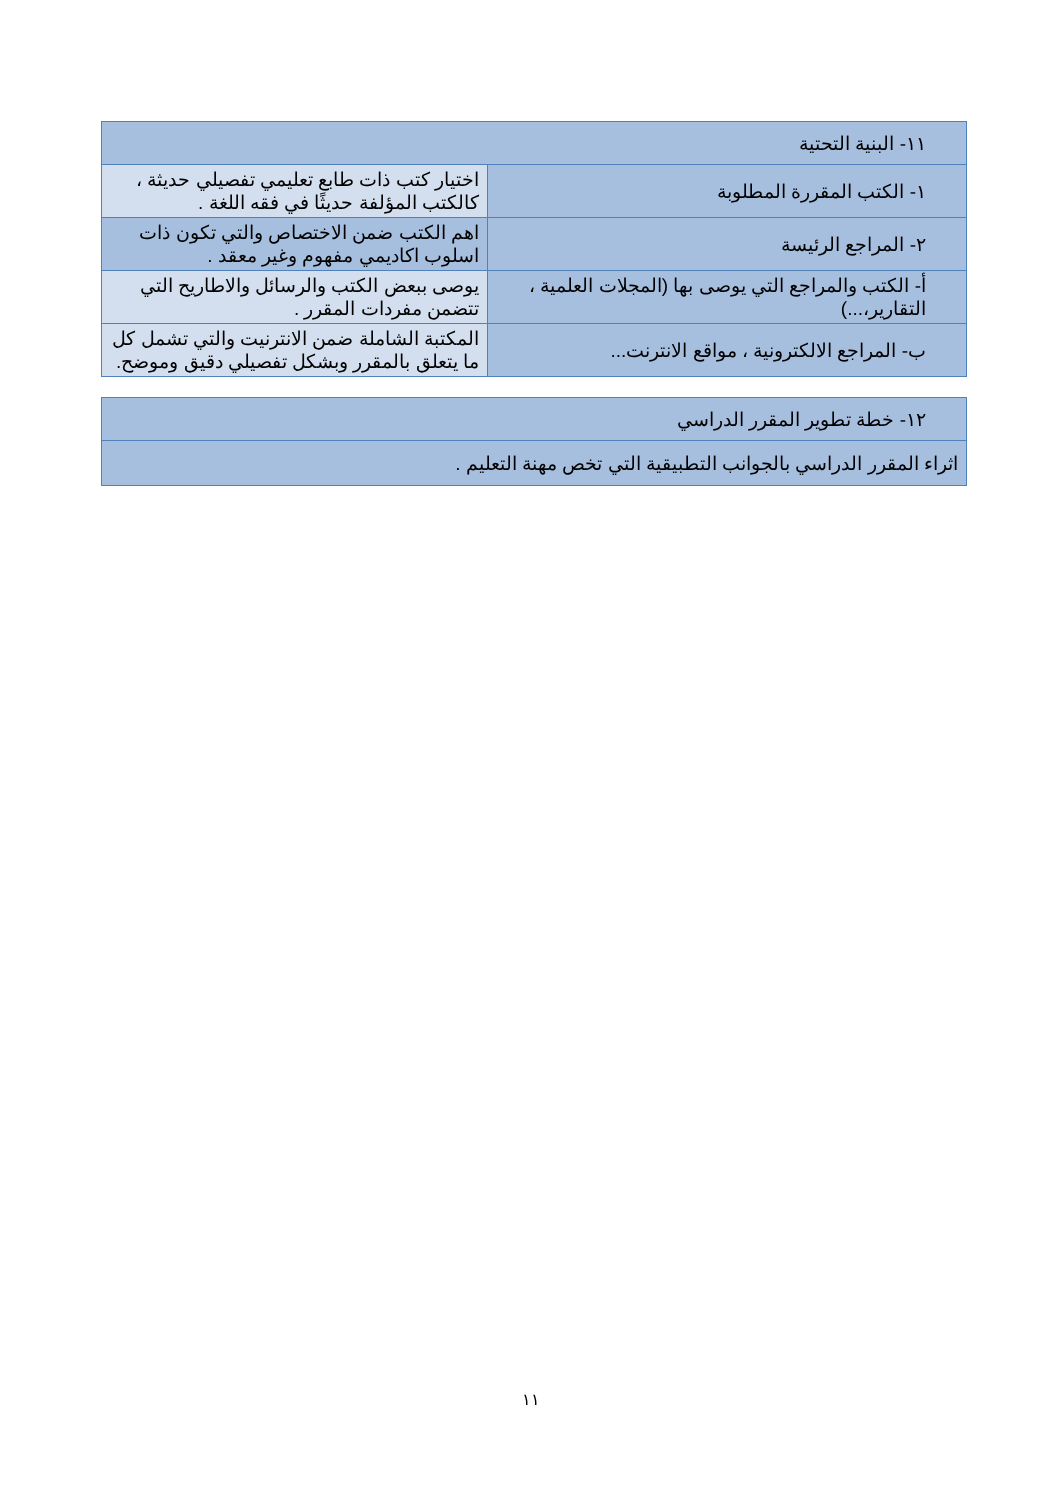| ١١- البنية التحتية | |
| ١- الكتب المقررة المطلوبة | اختيار كتب ذات طابع تعليمي تفصيلي حديثة ، كالكتب المؤلفة حديثًا في فقه اللغة . |
| ٢- المراجع الرئيسة | اهم الكتب ضمن الاختصاص والتي تكون ذات اسلوب اكاديمي مفهوم وغير معقد . |
| أ- الكتب والمراجع التي يوصى بها (المجلات العلمية ، التقارير،...) | يوصى ببعض الكتب والرسائل والاطاريح التي تتضمن مفردات المقرر . |
| ب- المراجع الالكترونية ، مواقع الانترنت... | المكتبة الشاملة ضمن الانترنيت والتي تشمل كل ما يتعلق بالمقرر وبشكل تفصيلي دقيق وموضح. |
| ١٢- خطة تطوير المقرر الدراسي |
| اثراء المقرر الدراسي بالجوانب التطبيقية التي تخص مهنة التعليم . |
١١